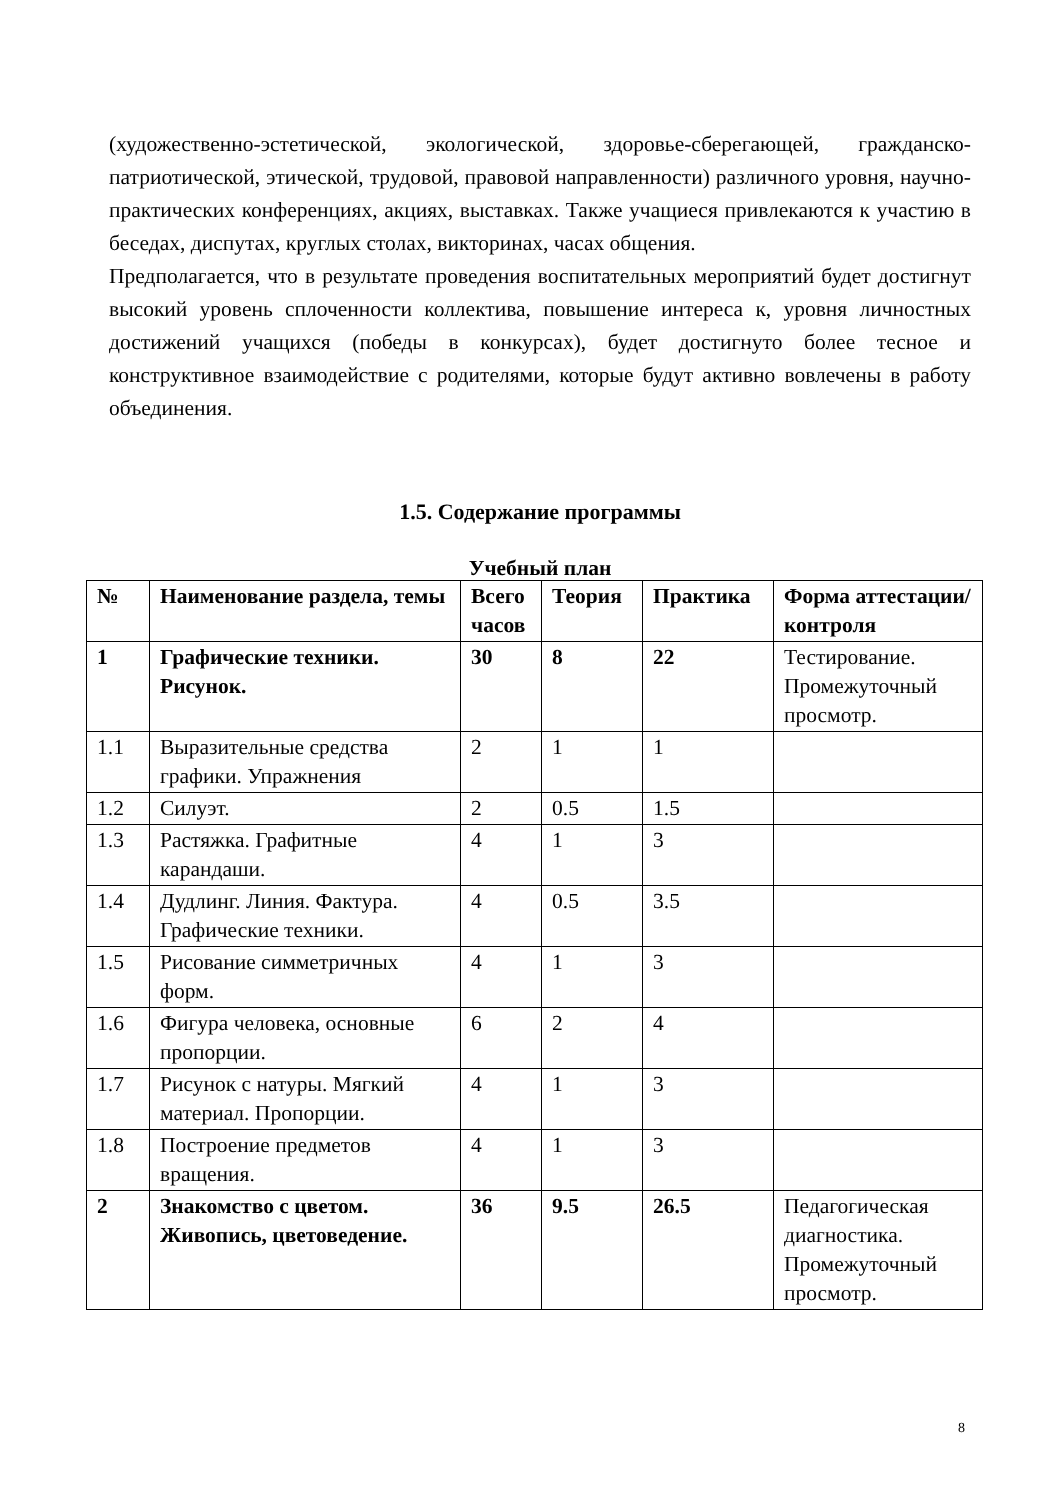(художественно-эстетической, экологической, здоровье-сберегающей, гражданско-патриотической, этической, трудовой, правовой направленности) различного уровня, научно-практических конференциях, акциях, выставках. Также учащиеся привлекаются к участию в беседах, диспутах, круглых столах, викторинах, часах общения.
Предполагается, что в результате проведения воспитательных мероприятий будет достигнут высокий уровень сплоченности коллектива, повышение интереса к, уровня личностных достижений учащихся (победы в конкурсах), будет достигнуто более тесное и конструктивное взаимодействие с родителями, которые будут активно вовлечены в работу объединения.
1.5. Содержание программы
Учебный план
| № | Наименование раздела, темы | Всего часов | Теория | Практика | Форма аттестации/ контроля |
| --- | --- | --- | --- | --- | --- |
| 1 | Графические техники. Рисунок. | 30 | 8 | 22 | Тестирование. Промежуточный просмотр. |
| 1.1 | Выразительные средства графики. Упражнения | 2 | 1 | 1 | |
| 1.2 | Силуэт. | 2 | 0.5 | 1.5 | |
| 1.3 | Растяжка. Графитные карандаши. | 4 | 1 | 3 | |
| 1.4 | Дудлинг. Линия. Фактура. Графические техники. | 4 | 0.5 | 3.5 | |
| 1.5 | Рисование симметричных форм. | 4 | 1 | 3 | |
| 1.6 | Фигура человека, основные пропорции. | 6 | 2 | 4 | |
| 1.7 | Рисунок с натуры. Мягкий материал. Пропорции. | 4 | 1 | 3 | |
| 1.8 | Построение предметов вращения. | 4 | 1 | 3 | |
| 2 | Знакомство с цветом. Живопись, цветоведение. | 36 | 9.5 | 26.5 | Педагогическая диагностика. Промежуточный просмотр. |
8